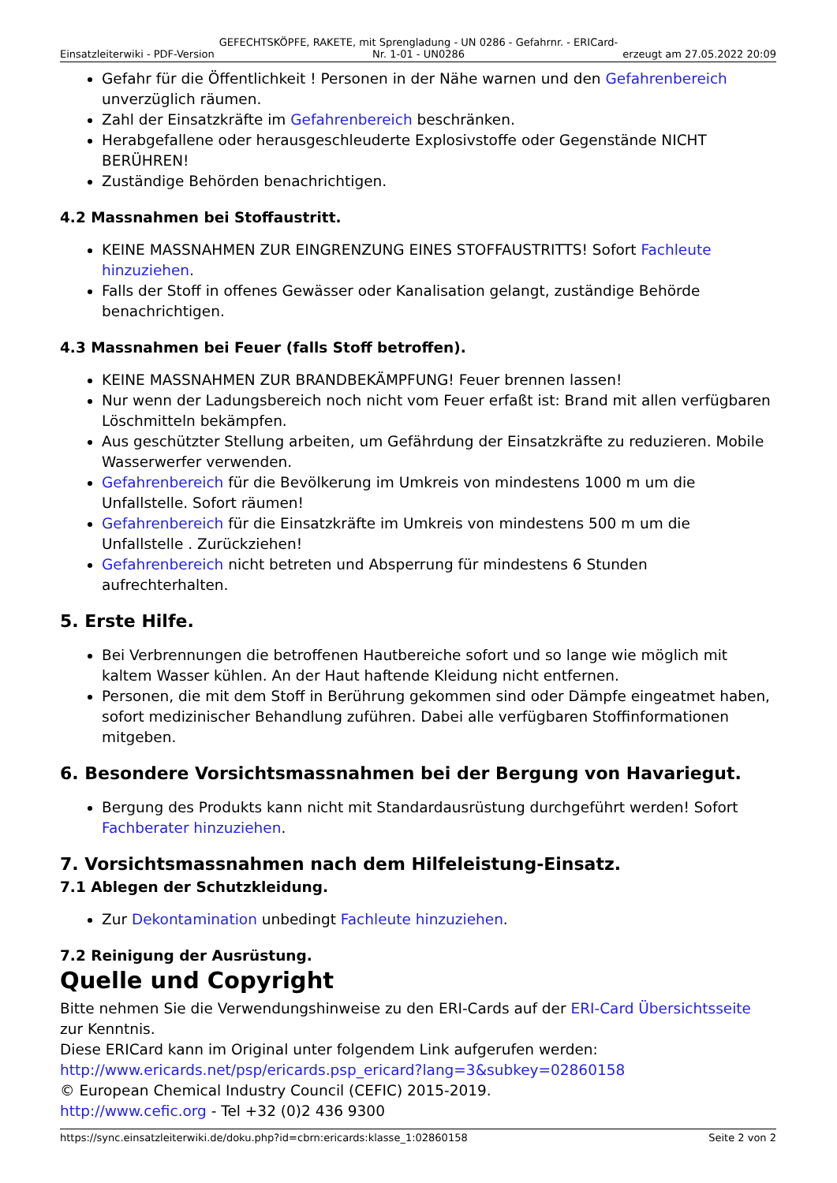Einsatzleiterwiki - PDF-Version GEFECHTSKÖPFE, RAKETE, mit Sprengladung - UN 0286 - Gefahrnr. - ERICard-Nr. 1-01 - UN0286 erzeugt am 27.05.2022 20:09
Gefahr für die Öffentlichkeit ! Personen in der Nähe warnen und den Gefahrenbereich unverzüglich räumen.
Zahl der Einsatzkräfte im Gefahrenbereich beschränken.
Herabgefallene oder herausgeschleuderte Explosivstoffe oder Gegenstände NICHT BERÜHREN!
Zuständige Behörden benachrichtigen.
4.2 Massnahmen bei Stoffaustritt.
KEINE MASSNAHMEN ZUR EINGRENZUNG EINES STOFFAUSTRITTS! Sofort Fachleute hinzuziehen.
Falls der Stoff in offenes Gewässer oder Kanalisation gelangt, zuständige Behörde benachrichtigen.
4.3 Massnahmen bei Feuer (falls Stoff betroffen).
KEINE MASSNAHMEN ZUR BRANDBEKÄMPFUNG! Feuer brennen lassen!
Nur wenn der Ladungsbereich noch nicht vom Feuer erfaßt ist: Brand mit allen verfügbaren Löschmitteln bekämpfen.
Aus geschützter Stellung arbeiten, um Gefährdung der Einsatzkräfte zu reduzieren. Mobile Wasserwerfer verwenden.
Gefahrenbereich für die Bevölkerung im Umkreis von mindestens 1000 m um die Unfallstelle. Sofort räumen!
Gefahrenbereich für die Einsatzkräfte im Umkreis von mindestens 500 m um die Unfallstelle . Zurückziehen!
Gefahrenbereich nicht betreten und Absperrung für mindestens 6 Stunden aufrechterhalten.
5. Erste Hilfe.
Bei Verbrennungen die betroffenen Hautbereiche sofort und so lange wie möglich mit kaltem Wasser kühlen. An der Haut haftende Kleidung nicht entfernen.
Personen, die mit dem Stoff in Berührung gekommen sind oder Dämpfe eingeatmet haben, sofort medizinischer Behandlung zuführen. Dabei alle verfügbaren Stoffinformationen mitgeben.
6. Besondere Vorsichtsmassnahmen bei der Bergung von Havariegut.
Bergung des Produkts kann nicht mit Standardausrüstung durchgeführt werden! Sofort Fachberater hinzuziehen.
7. Vorsichtsmassnahmen nach dem Hilfeleistung-Einsatz.
7.1 Ablegen der Schutzkleidung.
Zur Dekontamination unbedingt Fachleute hinzuziehen.
7.2 Reinigung der Ausrüstung.
Quelle und Copyright
Bitte nehmen Sie die Verwendungshinweise zu den ERI-Cards auf der ERI-Card Übersichtsseite zur Kenntnis.
Diese ERICard kann im Original unter folgendem Link aufgerufen werden:
http://www.ericards.net/psp/ericards.psp_ericard?lang=3&subkey=02860158
© European Chemical Industry Council (CEFIC) 2015-2019.
http://www.cefic.org - Tel +32 (0)2 436 9300
https://sync.einsatzleiterwiki.de/doku.php?id=cbrn:ericards:klasse_1:02860158 Seite 2 von 2